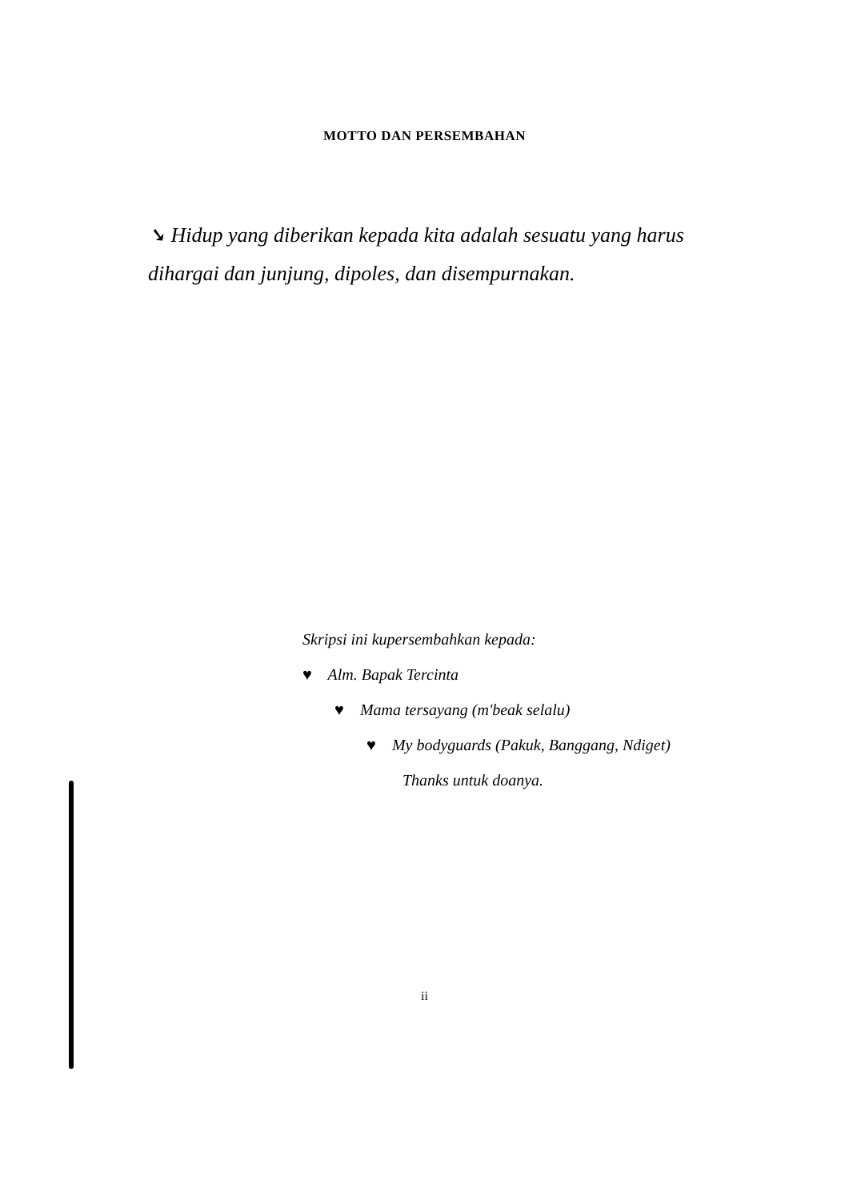MOTTO DAN PERSEMBAHAN
➘ Hidup yang diberikan kepada kita adalah sesuatu yang harus dihargai dan junjung, dipoles, dan disempurnakan.
Skripsi ini kupersembahkan kepada:
♥ Alm. Bapak Tercinta
♥ Mama tersayang (m'beak selalu)
♥ My bodyguards (Pakuk, Banggang, Ndiget)
Thanks untuk doanya.
ii